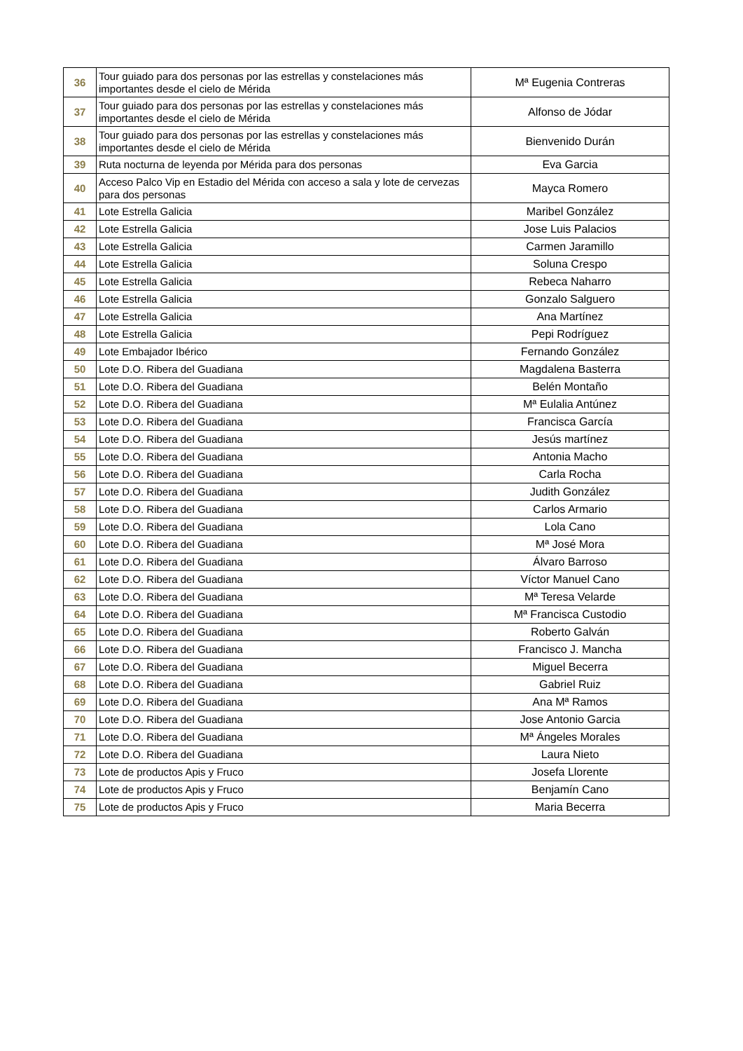| 36 | Tour guiado para dos personas por las estrellas y constelaciones más importantes desde el cielo de Mérida | Mª Eugenia Contreras |
| 37 | Tour guiado para dos personas por las estrellas y constelaciones más importantes desde el cielo de Mérida | Alfonso de Jódar |
| 38 | Tour guiado para dos personas por las estrellas y constelaciones más importantes desde el cielo de Mérida | Bienvenido Durán |
| 39 | Ruta nocturna de leyenda por Mérida para dos personas | Eva Garcia |
| 40 | Acceso Palco Vip en Estadio del Mérida con acceso a sala y lote de cervezas para dos personas | Mayca Romero |
| 41 | Lote Estrella Galicia | Maribel González |
| 42 | Lote Estrella Galicia | Jose Luis Palacios |
| 43 | Lote Estrella Galicia | Carmen Jaramillo |
| 44 | Lote Estrella Galicia | Soluna Crespo |
| 45 | Lote Estrella Galicia | Rebeca Naharro |
| 46 | Lote Estrella Galicia | Gonzalo Salguero |
| 47 | Lote Estrella Galicia | Ana Martínez |
| 48 | Lote Estrella Galicia | Pepi Rodríguez |
| 49 | Lote Embajador Ibérico | Fernando González |
| 50 | Lote D.O. Ribera del Guadiana | Magdalena Basterra |
| 51 | Lote D.O. Ribera del Guadiana | Belén Montaño |
| 52 | Lote D.O. Ribera del Guadiana | Mª Eulalia Antúnez |
| 53 | Lote D.O. Ribera del Guadiana | Francisca García |
| 54 | Lote D.O. Ribera del Guadiana | Jesús martínez |
| 55 | Lote D.O. Ribera del Guadiana | Antonia Macho |
| 56 | Lote D.O. Ribera del Guadiana | Carla Rocha |
| 57 | Lote D.O. Ribera del Guadiana | Judith González |
| 58 | Lote D.O. Ribera del Guadiana | Carlos Armario |
| 59 | Lote D.O. Ribera del Guadiana | Lola Cano |
| 60 | Lote D.O. Ribera del Guadiana | Mª José Mora |
| 61 | Lote D.O. Ribera del Guadiana | Álvaro Barroso |
| 62 | Lote D.O. Ribera del Guadiana | Víctor Manuel Cano |
| 63 | Lote D.O. Ribera del Guadiana | Mª Teresa Velarde |
| 64 | Lote D.O. Ribera del Guadiana | Mª Francisca Custodio |
| 65 | Lote D.O. Ribera del Guadiana | Roberto Galván |
| 66 | Lote D.O. Ribera del Guadiana | Francisco J. Mancha |
| 67 | Lote D.O. Ribera del Guadiana | Miguel Becerra |
| 68 | Lote D.O. Ribera del Guadiana | Gabriel Ruiz |
| 69 | Lote D.O. Ribera del Guadiana | Ana Mª Ramos |
| 70 | Lote D.O. Ribera del Guadiana | Jose Antonio Garcia |
| 71 | Lote D.O. Ribera del Guadiana | Mª Ángeles Morales |
| 72 | Lote D.O. Ribera del Guadiana | Laura Nieto |
| 73 | Lote de productos Apis y Fruco | Josefa Llorente |
| 74 | Lote de productos Apis y Fruco | Benjamín Cano |
| 75 | Lote de productos Apis y Fruco | Maria Becerra |